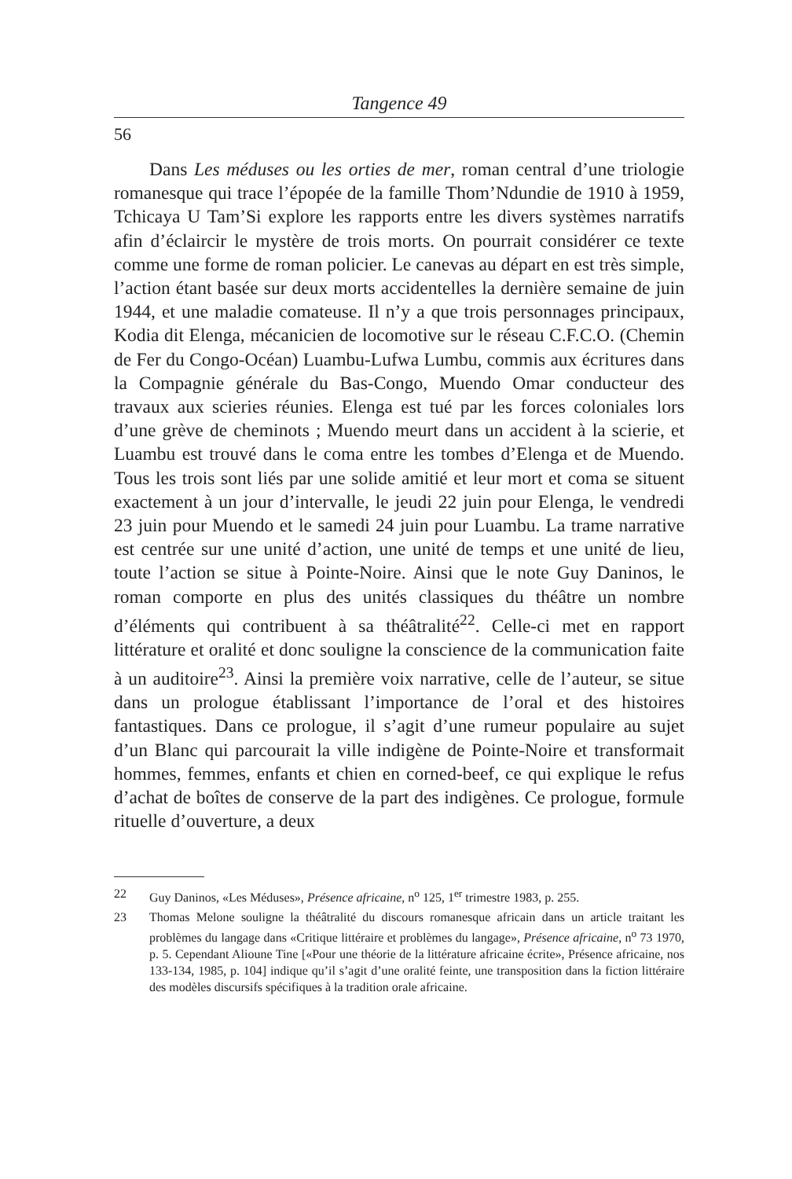Tangence 49
56
Dans Les méduses ou les orties de mer, roman central d’une triologie romanesque qui trace l’épopée de la famille Thom’Ndundie de 1910 à 1959, Tchicaya U Tam’Si explore les rapports entre les divers systèmes narratifs afin d’éclaircir le mystère de trois morts. On pourrait considérer ce texte comme une forme de roman policier. Le canevas au départ en est très simple, l’action étant basée sur deux morts accidentelles la dernière semaine de juin 1944, et une maladie comateuse. Il n’y a que trois personnages principaux, Kodia dit Elenga, mécanicien de locomotive sur le réseau C.F.C.O. (Chemin de Fer du Congo-Océan) Luambu-Lufwa Lumbu, commis aux écritures dans la Compagnie générale du Bas-Congo, Muendo Omar conducteur des travaux aux scieries réunies. Elenga est tué par les forces coloniales lors d’une grève de cheminots ; Muendo meurt dans un accident à la scierie, et Luambu est trouvé dans le coma entre les tombes d’Elenga et de Muendo. Tous les trois sont liés par une solide amitié et leur mort et coma se situent exactement à un jour d’intervalle, le jeudi 22 juin pour Elenga, le vendredi 23 juin pour Muendo et le samedi 24 juin pour Luambu. La trame narrative est centrée sur une unité d’action, une unité de temps et une unité de lieu, toute l’action se situe à Pointe-Noire. Ainsi que le note Guy Daninos, le roman comporte en plus des unités classiques du théâtre un nombre d’éléments qui contribuent à sa théâtralité<sup>22</sup>. Celle-ci met en rapport littérature et oralité et donc souligne la conscience de la communication faite à un auditoire<sup>23</sup>. Ainsi la première voix narrative, celle de l’auteur, se situe dans un prologue établissant l’importance de l’oral et des histoires fantastiques. Dans ce prologue, il s’agit d’une rumeur populaire au sujet d’un Blanc qui parcourait la ville indigène de Pointe-Noire et transformait hommes, femmes, enfants et chien en corned-beef, ce qui explique le refus d’achat de boîtes de conserve de la part des indigènes. Ce prologue, formule rituelle d’ouverture, a deux
22 Guy Daninos, «Les Méduses», Présence africaine, n<sup>o</sup> 125, 1<sup>er</sup> trimestre 1983, p. 255.
23 Thomas Melone souligne la théâtralité du discours romanesque africain dans un article traitant les problèmes du langage dans «Critique littéraire et problèmes du langage», Présence africaine, n<sup>o</sup> 73 1970, p. 5. Cependant Alioune Tine [«Pour une théorie de la littérature africaine écrite», Présence africaine, nos 133-134, 1985, p. 104] indique qu’il s’agit d’une oralité feinte, une transposition dans la fiction littéraire des modèles discursifs spécifiques à la tradition orale africaine.